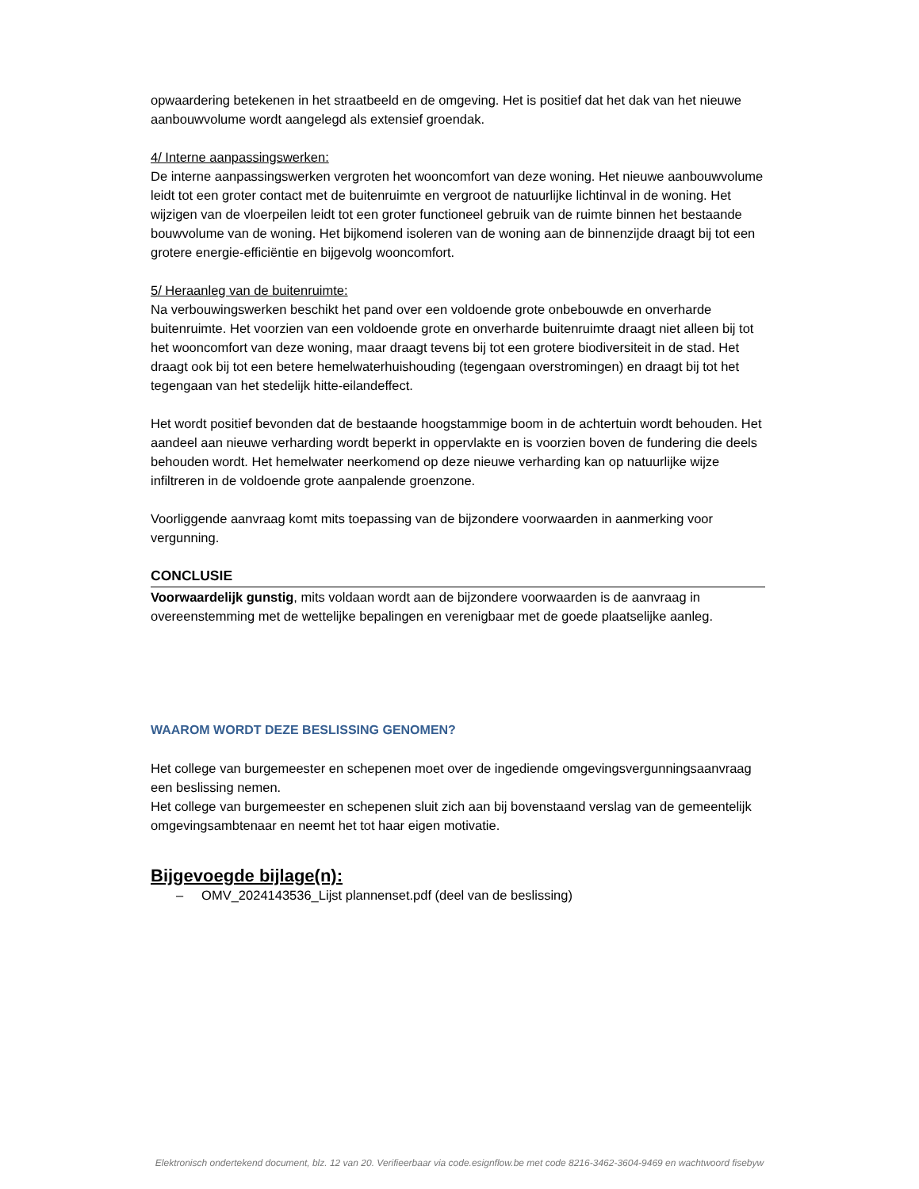opwaardering betekenen in het straatbeeld en de omgeving. Het is positief dat het dak van het nieuwe aanbouwvolume wordt aangelegd als extensief groendak.
4/ Interne aanpassingswerken:
De interne aanpassingswerken vergroten het wooncomfort van deze woning. Het nieuwe aanbouwvolume leidt tot een groter contact met de buitenruimte en vergroot de natuurlijke lichtinval in de woning. Het wijzigen van de vloerpeilen leidt tot een groter functioneel gebruik van de ruimte binnen het bestaande bouwvolume van de woning. Het bijkomend isoleren van de woning aan de binnenzijde draagt bij tot een grotere energie-efficiëntie en bijgevolg wooncomfort.
5/ Heraanleg van de buitenruimte:
Na verbouwingswerken beschikt het pand over een voldoende grote onbebouwde en onverharde buitenruimte. Het voorzien van een voldoende grote en onverharde buitenruimte draagt niet alleen bij tot het wooncomfort van deze woning, maar draagt tevens bij tot een grotere biodiversiteit in de stad. Het draagt ook bij tot een betere hemelwaterhuishouding (tegengaan overstromingen) en draagt bij tot het tegengaan van het stedelijk hitte-eilandeffect.
Het wordt positief bevonden dat de bestaande hoogstammige boom in de achtertuin wordt behouden. Het aandeel aan nieuwe verharding wordt beperkt in oppervlakte en is voorzien boven de fundering die deels behouden wordt. Het hemelwater neerkomend op deze nieuwe verharding kan op natuurlijke wijze infiltreren in de voldoende grote aanpalende groenzone.
Voorliggende aanvraag komt mits toepassing van de bijzondere voorwaarden in aanmerking voor vergunning.
CONCLUSIE
Voorwaardelijk gunstig, mits voldaan wordt aan de bijzondere voorwaarden is de aanvraag in overeenstemming met de wettelijke bepalingen en verenigbaar met de goede plaatselijke aanleg.
WAAROM WORDT DEZE BESLISSING GENOMEN?
Het college van burgemeester en schepenen moet over de ingediende omgevingsvergunningsaanvraag een beslissing nemen.
Het college van burgemeester en schepenen sluit zich aan bij bovenstaand verslag van de gemeentelijk omgevingsambtenaar en neemt het tot haar eigen motivatie.
Bijgevoegde bijlage(n):
– OMV_2024143536_Lijst plannenset.pdf (deel van de beslissing)
Elektronisch ondertekend document, blz. 12 van 20. Verifieerbaar via code.esignflow.be met code 8216-3462-3604-9469 en wachtwoord fisebyw